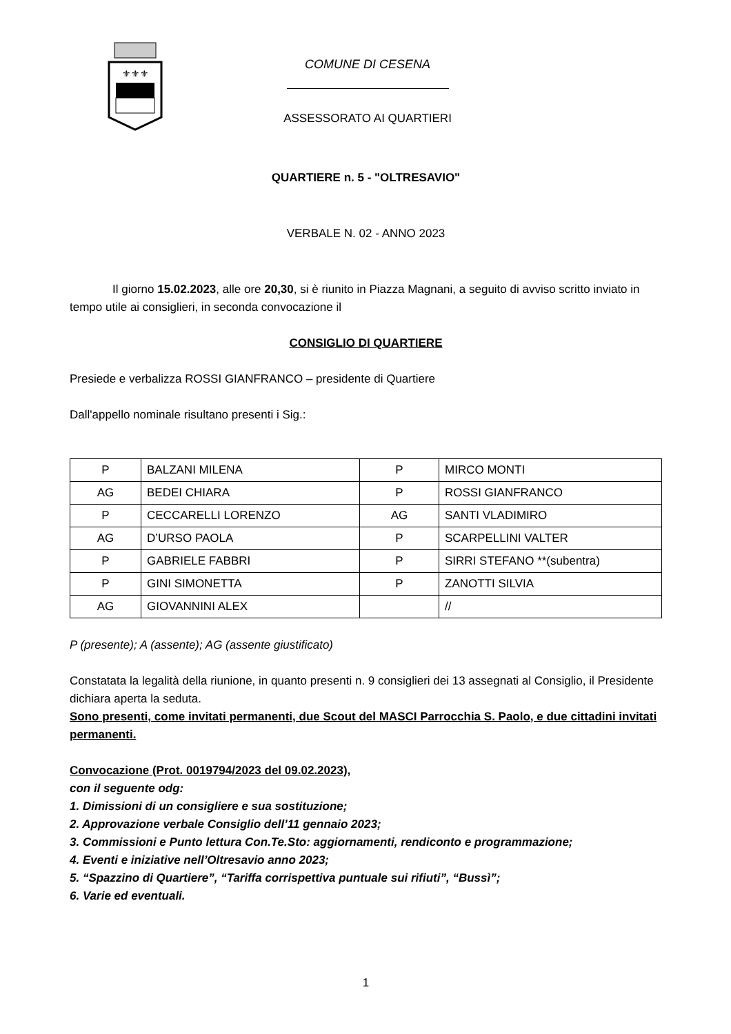⚜⚜⚜
COMUNE DI CESENA
ASSESSORATO AI QUARTIERI
QUARTIERE n. 5 - "OLTRESAVIO"
VERBALE N. 02 - ANNO 2023
Il giorno 15.02.2023, alle ore 20,30, si è riunito in Piazza Magnani, a seguito di avviso scritto inviato in tempo utile ai consiglieri, in seconda convocazione il
CONSIGLIO DI QUARTIERE
Presiede e verbalizza ROSSI GIANFRANCO – presidente di Quartiere
Dall'appello nominale risultano presenti i Sig.:
| P | BALZANI MILENA | P | MIRCO MONTI |
| AG | BEDEI CHIARA | P | ROSSI GIANFRANCO |
| P | CECCARELLI LORENZO | AG | SANTI VLADIMIRO |
| AG | D’URSO PAOLA | P | SCARPELLINI VALTER |
| P | GABRIELE FABBRI | P | SIRRI STEFANO **(subentra) |
| P | GINI SIMONETTA | P | ZANOTTI SILVIA |
| AG | GIOVANNINI ALEX | | // |
P (presente); A (assente); AG (assente giustificato)
Constatata la legalità della riunione, in quanto presenti n. 9 consiglieri dei 13 assegnati al Consiglio, il Presidente dichiara aperta la seduta.
Sono presenti, come invitati permanenti, due Scout del MASCI Parrocchia S. Paolo, e due cittadini invitati permanenti.
Convocazione (Prot. 0019794/2023 del 09.02.2023),
con il seguente odg:
1. Dimissioni di un consigliere e sua sostituzione;
2. Approvazione verbale Consiglio dell’11 gennaio 2023;
3. Commissioni e Punto lettura Con.Te.Sto: aggiornamenti, rendiconto e programmazione;
4. Eventi e iniziative nell’Oltresavio anno 2023;
5. “Spazzino di Quartiere”, “Tariffa corrispettiva puntuale sui rifiuti”, “Bussì”;
6. Varie ed eventuali.
1